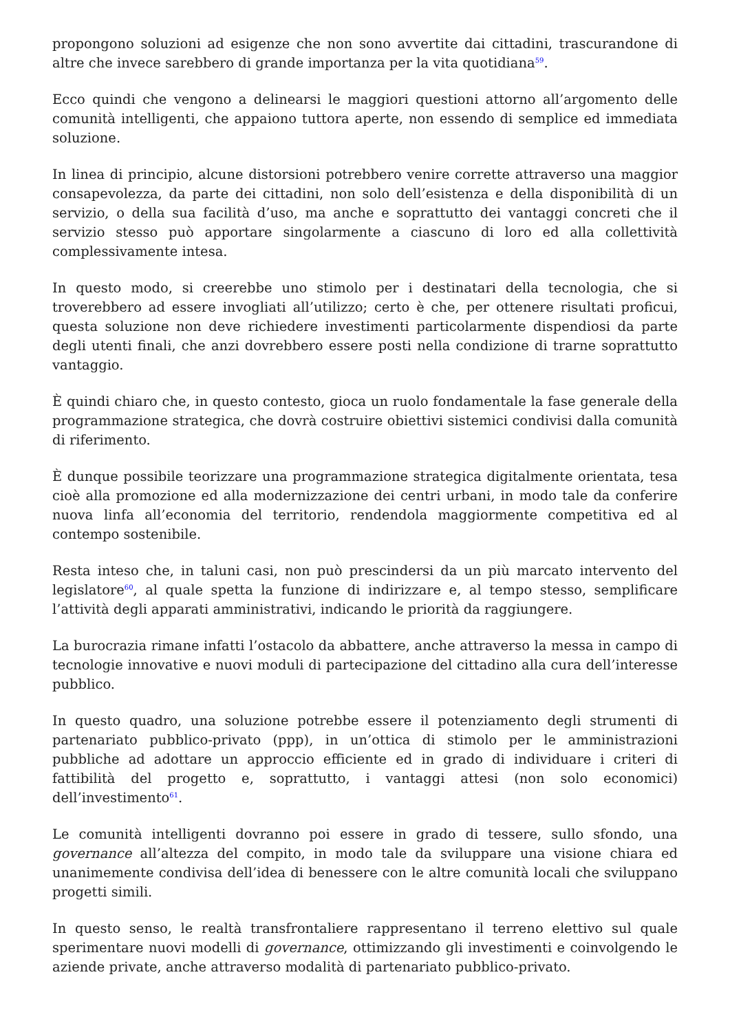propongono soluzioni ad esigenze che non sono avvertite dai cittadini, trascurandone di altre che invece sarebbero di grande importanza per la vita quotidiana<sup>59</sup>.
Ecco quindi che vengono a delinearsi le maggiori questioni attorno all’argomento delle comunità intelligenti, che appaiono tuttora aperte, non essendo di semplice ed immediata soluzione.
In linea di principio, alcune distorsioni potrebbero venire corrette attraverso una maggior consapevolezza, da parte dei cittadini, non solo dell’esistenza e della disponibilità di un servizio, o della sua facilità d’uso, ma anche e soprattutto dei vantaggi concreti che il servizio stesso può apportare singolarmente a ciascuno di loro ed alla collettività complessivamente intesa.
In questo modo, si creerebbe uno stimolo per i destinatari della tecnologia, che si troverebbero ad essere invogliati all’utilizzo; certo è che, per ottenere risultati proficui, questa soluzione non deve richiedere investimenti particolarmente dispendiosi da parte degli utenti finali, che anzi dovrebbero essere posti nella condizione di trarne soprattutto vantaggio.
È quindi chiaro che, in questo contesto, gioca un ruolo fondamentale la fase generale della programmazione strategica, che dovrà costruire obiettivi sistemici condivisi dalla comunità di riferimento.
È dunque possibile teorizzare una programmazione strategica digitalmente orientata, tesa cioè alla promozione ed alla modernizzazione dei centri urbani, in modo tale da conferire nuova linfa all’economia del territorio, rendendola maggiormente competitiva ed al contempo sostenibile.
Resta inteso che, in taluni casi, non può prescindersi da un più marcato intervento del legislatore<sup>60</sup>, al quale spetta la funzione di indirizzare e, al tempo stesso, semplificare l’attività degli apparati amministrativi, indicando le priorità da raggiungere.
La burocrazia rimane infatti l’ostacolo da abbattere, anche attraverso la messa in campo di tecnologie innovative e nuovi moduli di partecipazione del cittadino alla cura dell’interesse pubblico.
In questo quadro, una soluzione potrebbe essere il potenziamento degli strumenti di partenariato pubblico-privato (ppp), in un’ottica di stimolo per le amministrazioni pubbliche ad adottare un approccio efficiente ed in grado di individuare i criteri di fattibilità del progetto e, soprattutto, i vantaggi attesi (non solo economici) dell’investimento<sup>61</sup>.
Le comunità intelligenti dovranno poi essere in grado di tessere, sullo sfondo, una governance all’altezza del compito, in modo tale da sviluppare una visione chiara ed unanimemente condivisa dell’idea di benessere con le altre comunità locali che sviluppano progetti simili.
In questo senso, le realtà transfrontaliere rappresentano il terreno elettivo sul quale sperimentare nuovi modelli di governance, ottimizzando gli investimenti e coinvolgendo le aziende private, anche attraverso modalità di partenariato pubblico-privato.